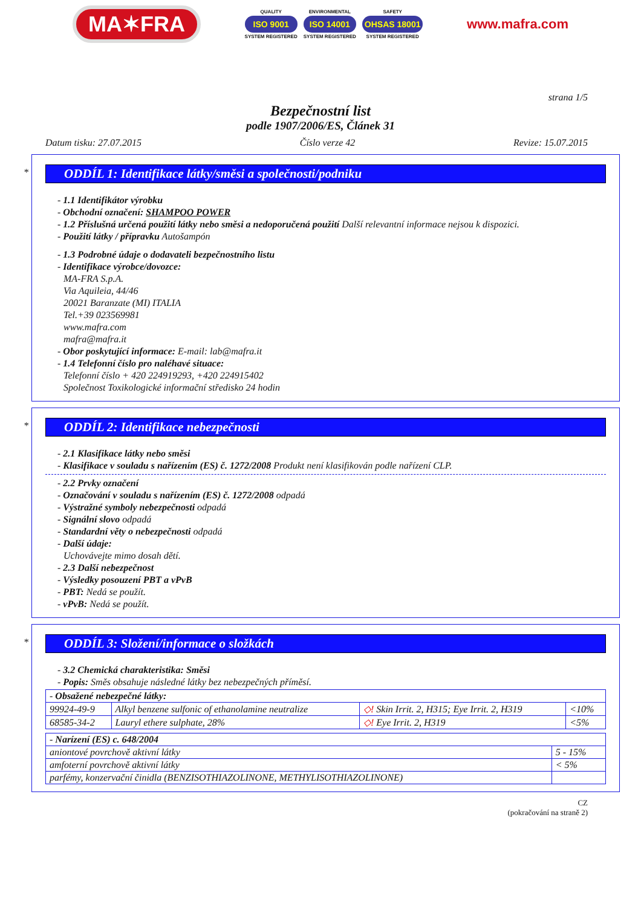MA✶FRA
QUALITY
ISO 9001
SYSTEM REGISTERED
ENVIRONMENTAL
ISO 14001
SYSTEM REGISTERED
SAFETY
OHSAS 18001
SYSTEM REGISTERED
www.mafra.com
strana 1/5
Bezpečnostní list
podle 1907/2006/ES, Článek 31
Datum tisku: 27.07.2015 Číslo verze 42 Revize: 15.07.2015
*
ODDÍL 1: Identifikace látky/směsi a společnosti/podniku
- 1.1 Identifikátor výrobku
- Obchodní označení: SHAMPOO POWER
- 1.2 Příslušná určená použití látky nebo směsi a nedoporučená použití Další relevantní informace nejsou k dispozici.
- Použití látky / přípravku Autošampón
- 1.3 Podrobné údaje o dodavateli bezpečnostního listu
- Identifikace výrobce/dovozce:
MA-FRA S.p.A.
Via Aquileia, 44/46
20021 Baranzate (MI) ITALIA
Tel.+39 023569981
www.mafra.com
mafra@mafra.it
- Obor poskytující informace: E-mail: lab@mafra.it
- 1.4 Telefonní číslo pro naléhavé situace:
Telefonní číslo + 420 224919293, +420 224915402
Společnost Toxikologické informační středisko 24 hodin
*
ODDÍL 2: Identifikace nebezpečnosti
- 2.1 Klasifikace látky nebo směsi
- Klasifikace v souladu s nařízením (ES) č. 1272/2008 Produkt není klasifikován podle nařízení CLP.
- 2.2 Prvky označení
- Označování v souladu s nařízením (ES) č. 1272/2008 odpadá
- Výstražné symboly nebezpečnosti odpadá
- Signální slovo odpadá
- Standardní věty o nebezpečnosti odpadá
- Další údaje:
Uchovávejte mimo dosah dětí.
- 2.3 Další nebezpečnost
- Výsledky posouzení PBT a vPvB
- PBT: Nedá se použít.
- vPvB: Nedá se použít.
*
ODDÍL 3: Složení/informace o složkách
- 3.2 Chemická charakteristika: Směsi
- Popis: Směs obsahuje následné látky bez nebezpečných příměsí.
| - Obsažené nebezpečné látky: | | | |
| 99924-49-9 | Alkyl benzene sulfonic of ethanolamine neutralize | ◇! Skin Irrit. 2, H315; Eye Irrit. 2, H319 | <10% |
| 68585-34-2 | Lauryl ethere sulphate, 28% | ◇! Eye Irrit. 2, H319 | <5% |
| - Narízení (ES) c. 648/2004 | |
| aniontové povrchově aktivní látky | 5 - 15% |
| amfoterní povrchově aktivní látky | < 5% |
| parfémy, konzervační činidla (BENZISOTHIAZOLINONE, METHYLISOTHIAZOLINONE) | |
CZ
(pokračování na straně 2)